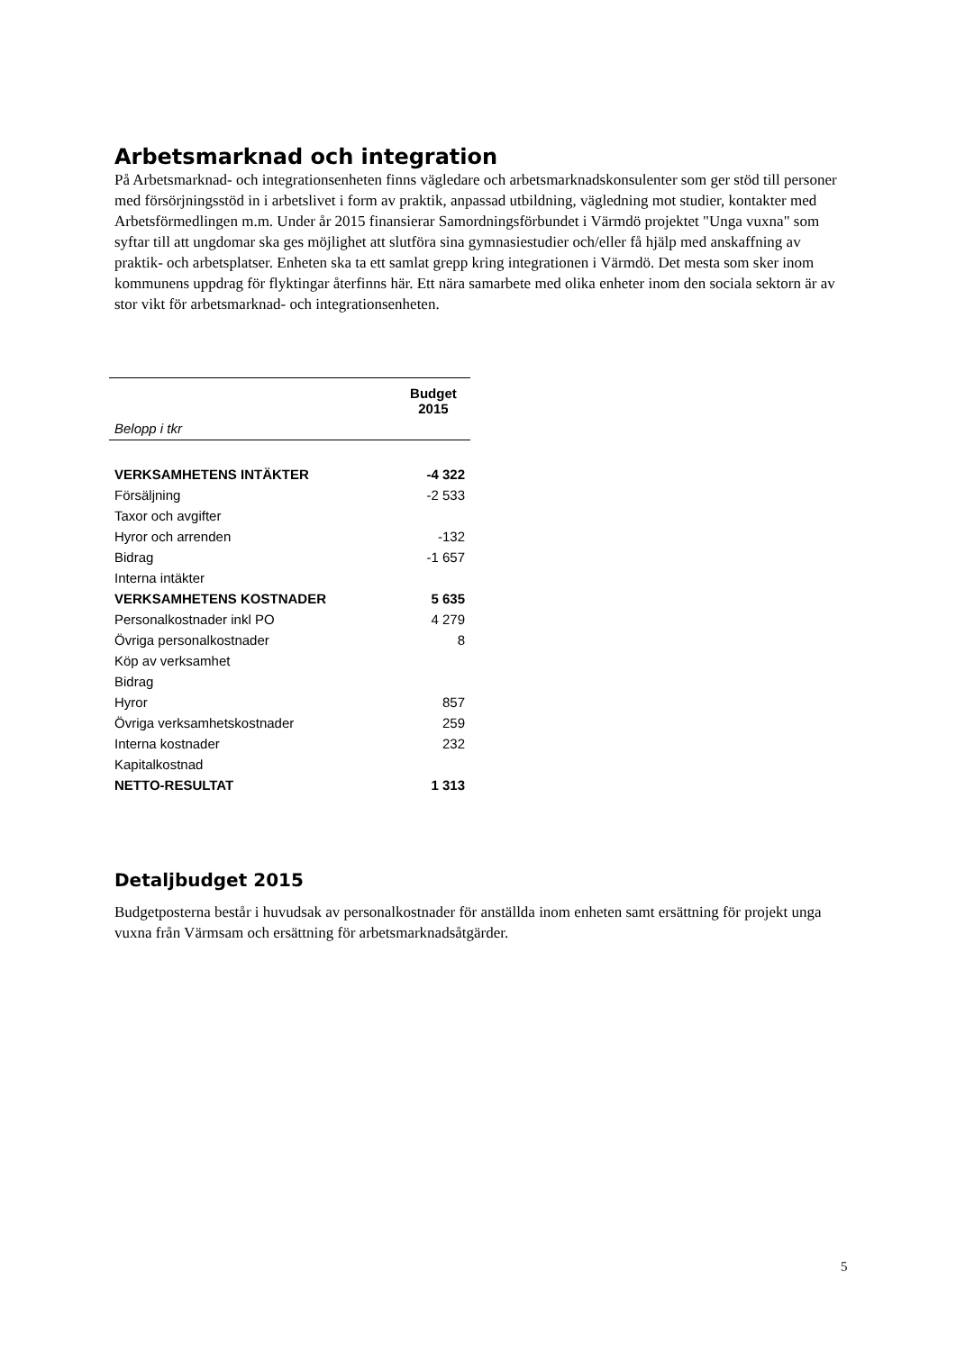Arbetsmarknad och integration
På Arbetsmarknad- och integrationsenheten finns vägledare och arbetsmarknadskonsulenter som ger stöd till personer med försörjningsstöd in i arbetslivet i form av praktik, anpassad utbildning, vägledning mot studier, kontakter med Arbetsförmedlingen m.m. Under år 2015 finansierar Samordningsförbundet i Värmdö projektet "Unga vuxna" som syftar till att ungdomar ska ges möjlighet att slutföra sina gymnasiestudier och/eller få hjälp med anskaffning av praktik- och arbetsplatser. Enheten ska ta ett samlat grepp kring integrationen i Värmdö. Det mesta som sker inom kommunens uppdrag för flyktingar återfinns här. Ett nära samarbete med olika enheter inom den sociala sektorn är av stor vikt för arbetsmarknad- och integrationsenheten.
| | Budget 2015 |
| Belopp i tkr | |
| VERKSAMHETENS INTÄKTER | -4 322 |
| Försäljning | -2 533 |
| Taxor och avgifter | |
| Hyror och arrenden | -132 |
| Bidrag | -1 657 |
| Interna intäkter | |
| VERKSAMHETENS KOSTNADER | 5 635 |
| Personalkostnader inkl PO | 4 279 |
| Övriga personalkostnader | 8 |
| Köp av verksamhet | |
| Bidrag | |
| Hyror | 857 |
| Övriga verksamhetskostnader | 259 |
| Interna kostnader | 232 |
| Kapitalkostnad | |
| NETTO-RESULTAT | 1 313 |
Detaljbudget 2015
Budgetposterna består i huvudsak av personalkostnader för anställda inom enheten samt ersättning för projekt unga vuxna från Värmsam och ersättning för arbetsmarknadsåtgärder.
5